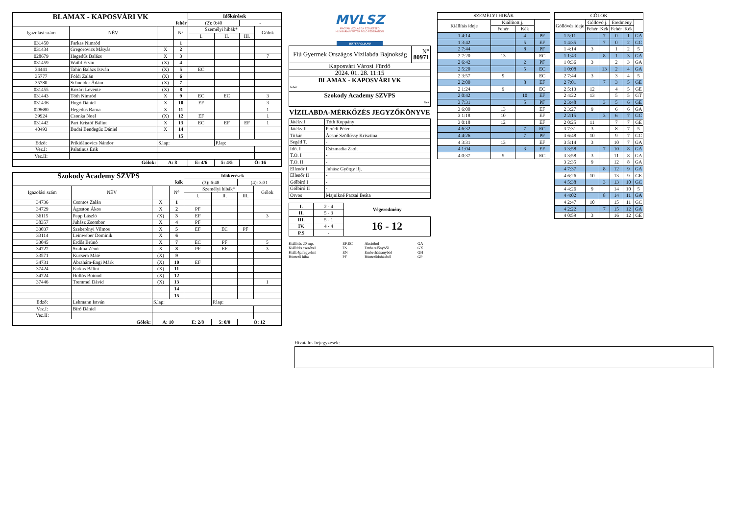| BLAMAX - KAPOSVÁRI VK | | | | Időkérések | | | |
| fehér | | | | (2): 0:40 | | - | |
| Igazolási szám | NÉV | | N° | Személyi hibák* | | | Gólok |
| | | | | I. | II. | III. | |
| 031450 | Farkas Nimród | | 1 | | | | |
| 031434 | Gregorovics Mátyás | X | 2 | | | | |
| 028679 | Hegedűs Balázs | X | 3 | | | | 7 |
| 031459 | Waibl Ervin | (X) | 4 | | | | |
| 34441 | Tahin Balázs István | (X) | 5 | EC | | | |
| 35777 | Földi Zalán | (X) | 6 | | | | |
| 35780 | Schneider Ádám | (X) | 7 | | | | |
| 031455 | Kozári Levente | (X) | 8 | | | | |
| 031443 | Tóth Nimród | X | 9 | EC | EC | | 3 |
| 031436 | Hugó Dániel | X | 10 | EF | | | 3 |
| 028680 | Hegedűs Barna | X | 11 | | | | 1 |
| 39924 | Csonka Noel | (X) | 12 | EF | | | 1 |
| 031442 | Part Kristóf Bálint | X | 13 | EC | EF | EF | 1 |
| 40493 | Budai Bendegúz Dániel | X | 14 | | | | |
| | | | 15 | | | | |
| Edző: | Prikidánovics Nándor | S.lap: | | | P.lap: | | |
| Vez.I: | Palatinus Erik | | | | | | |
| Vez.II: | | | | | | | |
| Gólok: | | A: 8 | | E: 4/6 | 5: 4/5 | Ö: 16 | |
| Szokody Academy SZVPS | | | | Időkérések | | | |
| kék | | | | (3): 6:48 | | (4): 3:31 | |
| Igazolási szám | NÉV | | N° | Személyi hibák* | | | Gólok |
| | | | | I. | II. | III. | |
| 34736 | Csontos Zalán | X | 1 | | | | |
| 34729 | Ágoston Ákos | X | 2 | PF | | | |
| 36115 | Papp László | (X) | 3 | EF | | | 3 |
| 38357 | Juhász Zsombor | X | 4 | PF | | | |
| 33037 | Szeberényi Vilmos | X | 5 | EF | EC | PF | |
| 33114 | Leinweber Dominik | X | 6 | | | | |
| 33045 | Erdős Brúnó | X | 7 | EC | PF | | 5 |
| 34727 | Szalma Zénó | X | 8 | PF | EF | | 3 |
| 33571 | Kucsera Máté | (X) | 9 | | | | |
| 34731 | Ábrahám-Engi Márk | (X) | 10 | EF | | | |
| 37424 | Farkas Bálint | (X) | 11 | | | | |
| 34724 | Hollós Botond | (X) | 12 | | | | |
| 37446 | Tremmel Dávid | (X) | 13 | | | | 1 |
| | | | 14 | | | | |
| | | | 15 | | | | |
| Edző: | Lehmann István | S.lap: | | | P.lap: | | |
| Vez.I: | Bíró Dániel | | | | | | |
| Vez.II: | | | | | | | |
| Gólok: | | A: 10 | | E: 2/8 | 5: 0/0 | Ö: 12 | |
MVLSZ
MAGYAR VÍZILABDA SZÖVETSÉG
HUNGARIAN WATER POLO FEDERATION
WATERPOLO.HU
| Fiú Gyermek Országos Vízilabda Bajnokság | N° 80971 |
| Kaposvári Városi Fürdő | |
| 2024. 01. 28. 11:15 | |
| BLAMAX - KAPOSVÁRI VK fehér | |
| Szokody Academy SZVPS kek | |
VÍZILABDA-MÉRKŐZÉS JEGYZŐKÖNYVE
| Játékv.I | Tóth Koppány |
| Játékv.II | Perédi Péter |
| Titkár | Ácsné Szöllőssy Krisztina |
| Segéd T. | - |
| Idő. I | Csizmadia Zsolt |
| T.O. I | - |
| T.O. II | - |
| Ellenőr I | Juhász György ifj. |
| Ellenőr II | - |
| Gólbíró I | - |
| Gólbíró II | - |
| Orvos | Majnikné Pacsai Beáta |
| I. | 2 - 4 | Végeredmény |
| II. | 5 - 3 | |
| III. | 5 - 1 | 16 - 12 |
| IV. | 4 - 4 | |
| P.S | - | |
Kiállítás 20 mp. EF,EC Akcióból GA Kiállítás cserével ES Emberelőnyből GX Kiáll.4p.fegyelmi EN Emberhátrányból GH Büntető hiba PF Büntetődobásból GP
| SZEMÉLYI HIBÁK | | | |
| --- | --- | --- | --- |
| Kiállítás ideje | Kiállított j. | | |
| | Fehér | Kék | |
| 1 4:14 | | 4 | PF |
| 1 3:42 | | 5 | EF |
| 2 7:44 | | 8 | PF |
| 2 7:20 | 13 | | EC |
| 2 6:42 | | 2 | PF |
| 2 5:20 | | 5 | EC |
| 2 3:57 | 9 | | EC |
| 2 2:00 | | 8 | EF |
| 2 1:24 | 9 | | EC |
| 2 0:42 | | 10 | EF |
| 3 7:31 | | 5 | PF |
| 3 6:00 | 13 | | EF |
| 3 1:18 | 10 | | EF |
| 3 0:18 | 12 | | EF |
| 4 6:32 | | 7 | EC |
| 4 4:26 | | 7 | PF |
| 4 3:31 | 13 | | EF |
| 4 1:04 | | 3 | EF |
| 4 0:37 | 5 | | EC |
| GÓLOK | | | | | |
| --- | --- | --- | --- | --- | --- |
| Góllövés ideje | Góllövő j. | | Eredmény | | |
| | Fehér | Kék | Fehér | Kék | |
| 1 5:11 | | 7 | 0 | 1 | GA |
| 1 4:35 | | 7 | 0 | 2 | GC |
| 1 4:14 | 3 | | 1 | 2 | 5 |
| 1 1:43 | | 8 | 1 | 3 | GA |
| 1 0:36 | 3 | | 2 | 3 | GA |
| 1 0:08 | | 13 | 2 | 4 | GA |
| 2 7:44 | 3 | | 3 | 4 | 5 |
| 2 7:01 | | 7 | 3 | 5 | GE |
| 2 5:13 | 12 | | 4 | 5 | GE |
| 2 4:22 | 13 | | 5 | 5 | GT |
| 2 3:48 | | 3 | 5 | 6 | GE |
| 2 3:27 | 9 | | 6 | 6 | GA |
| 2 2:15 | | 3 | 6 | 7 | GC |
| 2 0:25 | 11 | | 7 | 7 | GE |
| 3 7:31 | 3 | | 8 | 7 | 5 |
| 3 6:48 | 10 | | 9 | 7 | GC |
| 3 5:14 | 3 | | 10 | 7 | GA |
| 3 3:58 | | 7 | 10 | 8 | GA |
| 3 3:58 | 3 | | 11 | 8 | GA |
| 3 2:35 | 9 | | 12 | 8 | GA |
| 4 7:37 | | 8 | 12 | 9 | GA |
| 4 6:26 | 10 | | 13 | 9 | GE |
| 4 5:38 | | 3 | 13 | 10 | GC |
| 4 4:26 | 9 | | 14 | 10 | 5 |
| 4 4:02 | | 8 | 14 | 11 | GA |
| 4 2:47 | 10 | | 15 | 11 | GC |
| 4 2:22 | | 7 | 15 | 12 | GA |
| 4 0:59 | 3 | | 16 | 12 | GE |
Hivatalos bejegyzések: